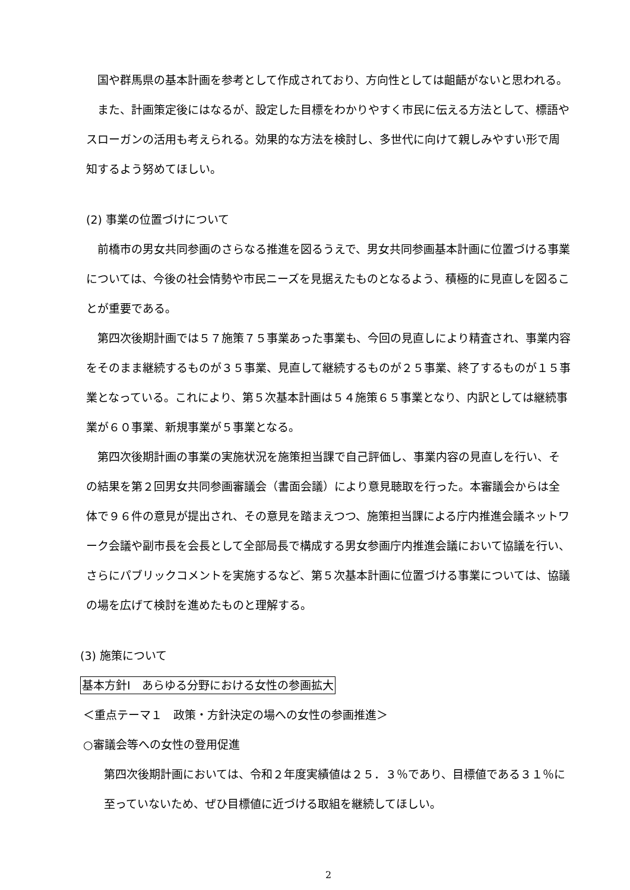国や群馬県の基本計画を参考として作成されており、方向性としては齟齬がないと思われる。
また、計画策定後にはなるが、設定した目標をわかりやすく市民に伝える方法として、標語やスローガンの活用も考えられる。効果的な方法を検討し、多世代に向けて親しみやすい形で周知するよう努めてほしい。
(2) 事業の位置づけについて
前橋市の男女共同参画のさらなる推進を図るうえで、男女共同参画基本計画に位置づける事業については、今後の社会情勢や市民ニーズを見据えたものとなるよう、積極的に見直しを図ることが重要である。
第四次後期計画では５７施策７５事業あった事業も、今回の見直しにより精査され、事業内容をそのまま継続するものが３５事業、見直して継続するものが２５事業、終了するものが１５事業となっている。これにより、第５次基本計画は５４施策６５事業となり、内訳としては継続事業が６０事業、新規事業が５事業となる。
第四次後期計画の事業の実施状況を施策担当課で自己評価し、事業内容の見直しを行い、その結果を第２回男女共同参画審議会（書面会議）により意見聴取を行った。本審議会からは全体で９６件の意見が提出され、その意見を踏まえつつ、施策担当課による庁内推進会議ネットワーク会議や副市長を会長として全部局長で構成する男女参画庁内推進会議において協議を行い、さらにパブリックコメントを実施するなど、第５次基本計画に位置づける事業については、協議の場を広げて検討を進めたものと理解する。
(3) 施策について
基本方針Ⅰ　あらゆる分野における女性の参画拡大
＜重点テーマ１　政策・方針決定の場への女性の参画推進＞
○審議会等への女性の登用促進
第四次後期計画においては、令和２年度実績値は２５．３％であり、目標値である３１％に至っていないため、ぜひ目標値に近づける取組を継続してほしい。
2